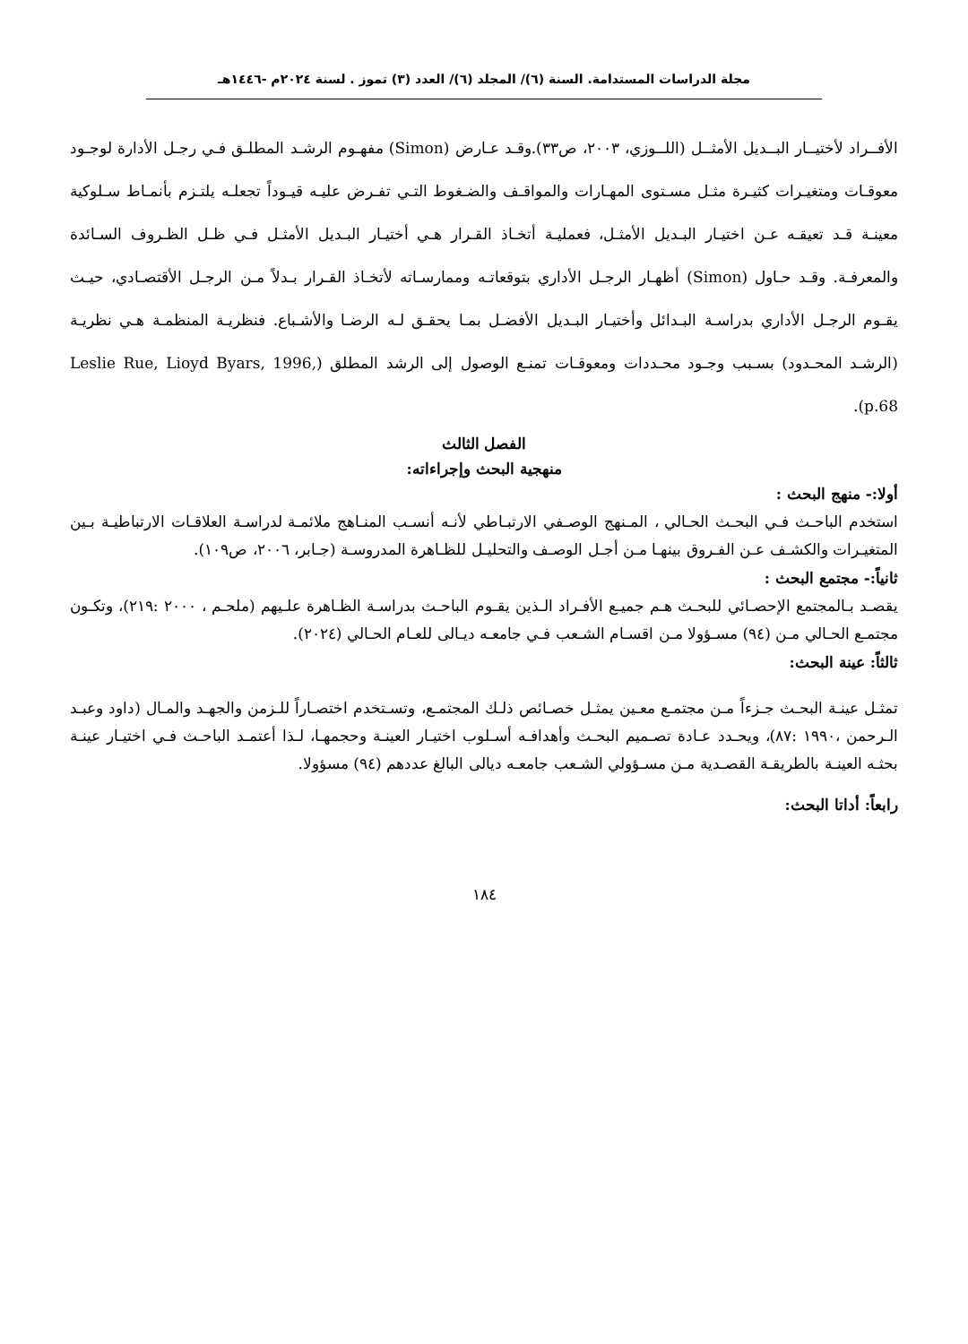مجلة الدراسات المستدامة. السنة (٦)/ المجلد (٦)/ العدد (٣) تموز . لسنة ٢٠٢٤م -١٤٤٦هـ
الأفــراد لأختيــار البــديل الأمثــل (اللــوزي، ٢٠٠٣، ص٣٣).وقـد عـارض (Simon) مفهـوم الرشـد المطلـق فـي رجـل الأدارة لوجـود معوقـات ومتغيـرات كثيـرة مثـل مسـتوى المهـارات والمواقـف والضـغوط التـي تفـرض عليـه قيـوداً تجعلـه يلتـزم بأنمـاط سـلوكية معينـة قـد تعيقـه عـن اختيـار البـديل الأمثـل، فعمليـة أتخـاذ القـرار هـي أختيـار البـديل الأمثـل فـي ظـل الظـروف السـائدة والمعرفـة. وقـد حـاول (Simon) أظهـار الرجـل الأداري بتوقعاتـه وممارسـاته لأتخـاذ القـرار بـدلاً مـن الرجـل الأقتصـادي، حيـث يقـوم الرجـل الأداري بدراسـة البـدائل وأختيـار البـديل الأفضـل بمـا يحقـق لـه الرضـا والأشـباع. فنظريـة المنظمـة هـي نظريـة (الرشـد المحـدود) بسـبب وجـود محـددات ومعوقـات تمنـع الوصول إلى الرشد المطلق (Leslie Rue, Lioyd Byars, 1996, p.68).
الفصل الثالث
منهجية البحث وإجراءاته:
أولا:- منهج البحث :
استخدم الباحـث فـي البحـث الحـالي ، المـنهج الوصـفي الارتبـاطي لأنـه أنسـب المنـاهج ملائمـة لدراسـة العلاقـات الارتباطيـة بـين المتغيـرات والكشـف عـن الفـروق بينهـا مـن أجـل الوصـف والتحليـل للظـاهرة المدروسـة (جـابر، ٢٠٠٦، ص١٠٩).
ثانياً:- مجتمع البحث :
يقصـد بـالمجتمع الإحصـائي للبحـث هـم جميـع الأفـراد الـذين يقـوم الباحـث بدراسـة الظـاهرة علـيهم (ملحـم ، ٢٠٠٠ :٢١٩)، وتكـون مجتمـع الحـالي مـن (٩٤) مسـؤولا مـن اقسـام الشـعب فـي جامعـه ديـالى للعـام الحـالي (٢٠٢٤).
ثالثاً: عينة البحث:
تمثـل عينـة البحـث جـزءاً مـن مجتمـع معـين يمثـل خصـائص ذلـك المجتمـع، وتسـتخدم اختصـاراً للـزمن والجهـد والمـال (داود وعبـد الـرحمن ،١٩٩٠ :٨٧)، ويحـدد عـادة تصـميم البحـث وأهدافـه أسـلوب اختيـار العينـة وحجمهـا، لـذا أعتمـد الباحـث فـي اختيـار عينـة بحثـه العينـة بالطريقـة القصـدية مـن مسـؤولي الشـعب جامعـه ديالى البالغ عددهم (٩٤) مسؤولا.
رابعاً: أداتا البحث:
١٨٤